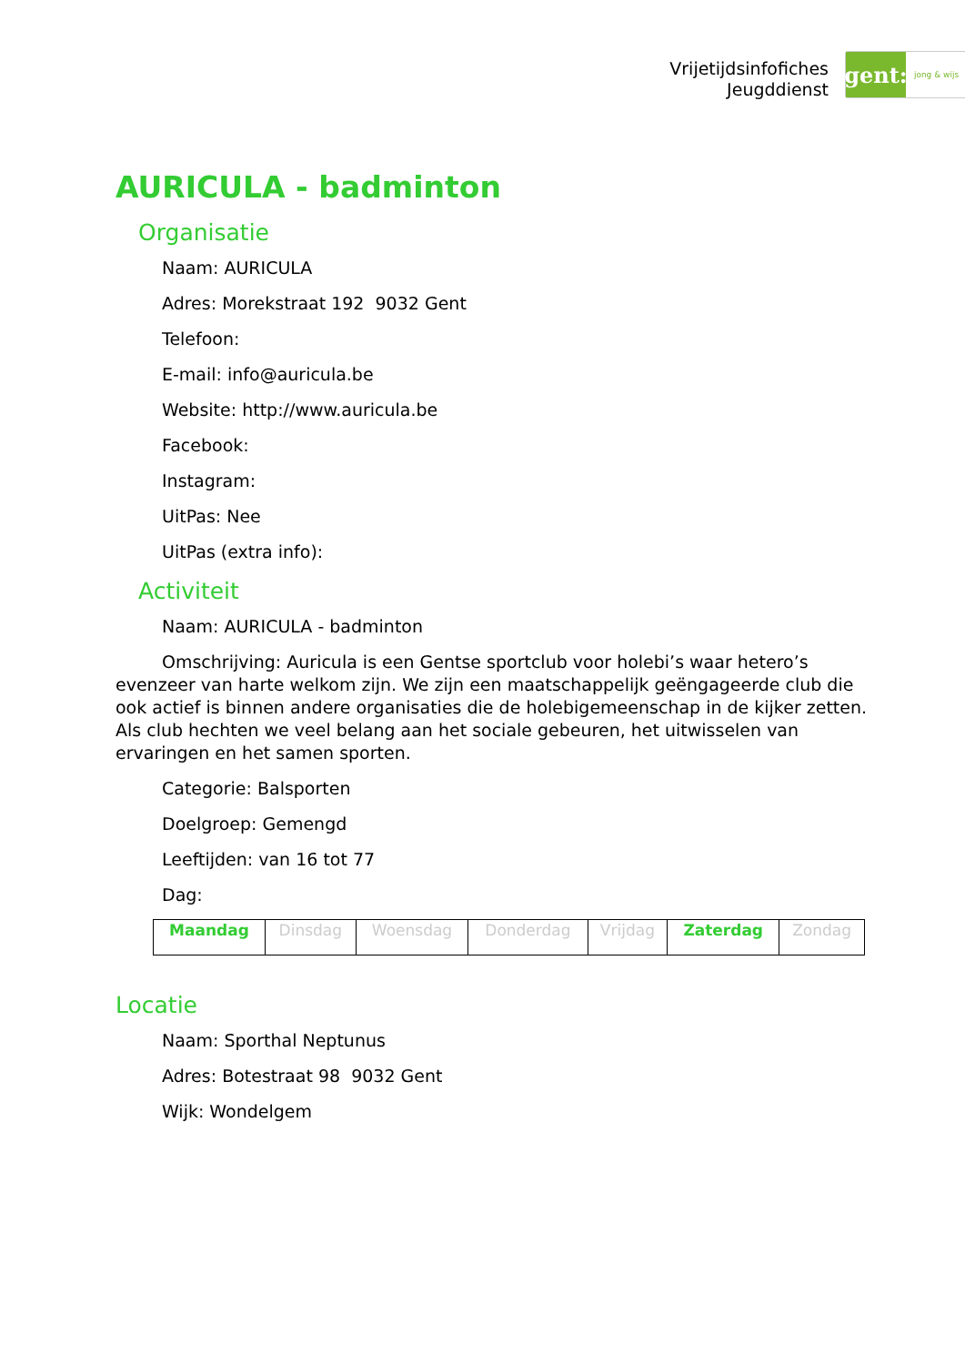Vrijetijdsinfofiches
Jeugddienst
gent:
jong & wijs
AURICULA - badminton
Organisatie
Naam: AURICULA
Adres: Morekstraat 192 9032 Gent
Telefoon:
E-mail: info@auricula.be
Website: http://www.auricula.be
Facebook:
Instagram:
UitPas: Nee
UitPas (extra info):
Activiteit
Naam: AURICULA - badminton
Omschrijving: Auricula is een Gentse sportclub voor holebi’s waar hetero’s evenzeer van harte welkom zijn. We zijn een maatschappelijk geëngageerde club die ook actief is binnen andere organisaties die de holebigemeenschap in de kijker zetten. Als club hechten we veel belang aan het sociale gebeuren, het uitwisselen van ervaringen en het samen sporten.
Categorie: Balsporten
Doelgroep: Gemengd
Leeftijden: van 16 tot 77
Dag:
| Maandag | Dinsdag | Woensdag | Donderdag | Vrijdag | Zaterdag | Zondag |
Locatie
Naam: Sporthal Neptunus
Adres: Botestraat 98 9032 Gent
Wijk: Wondelgem